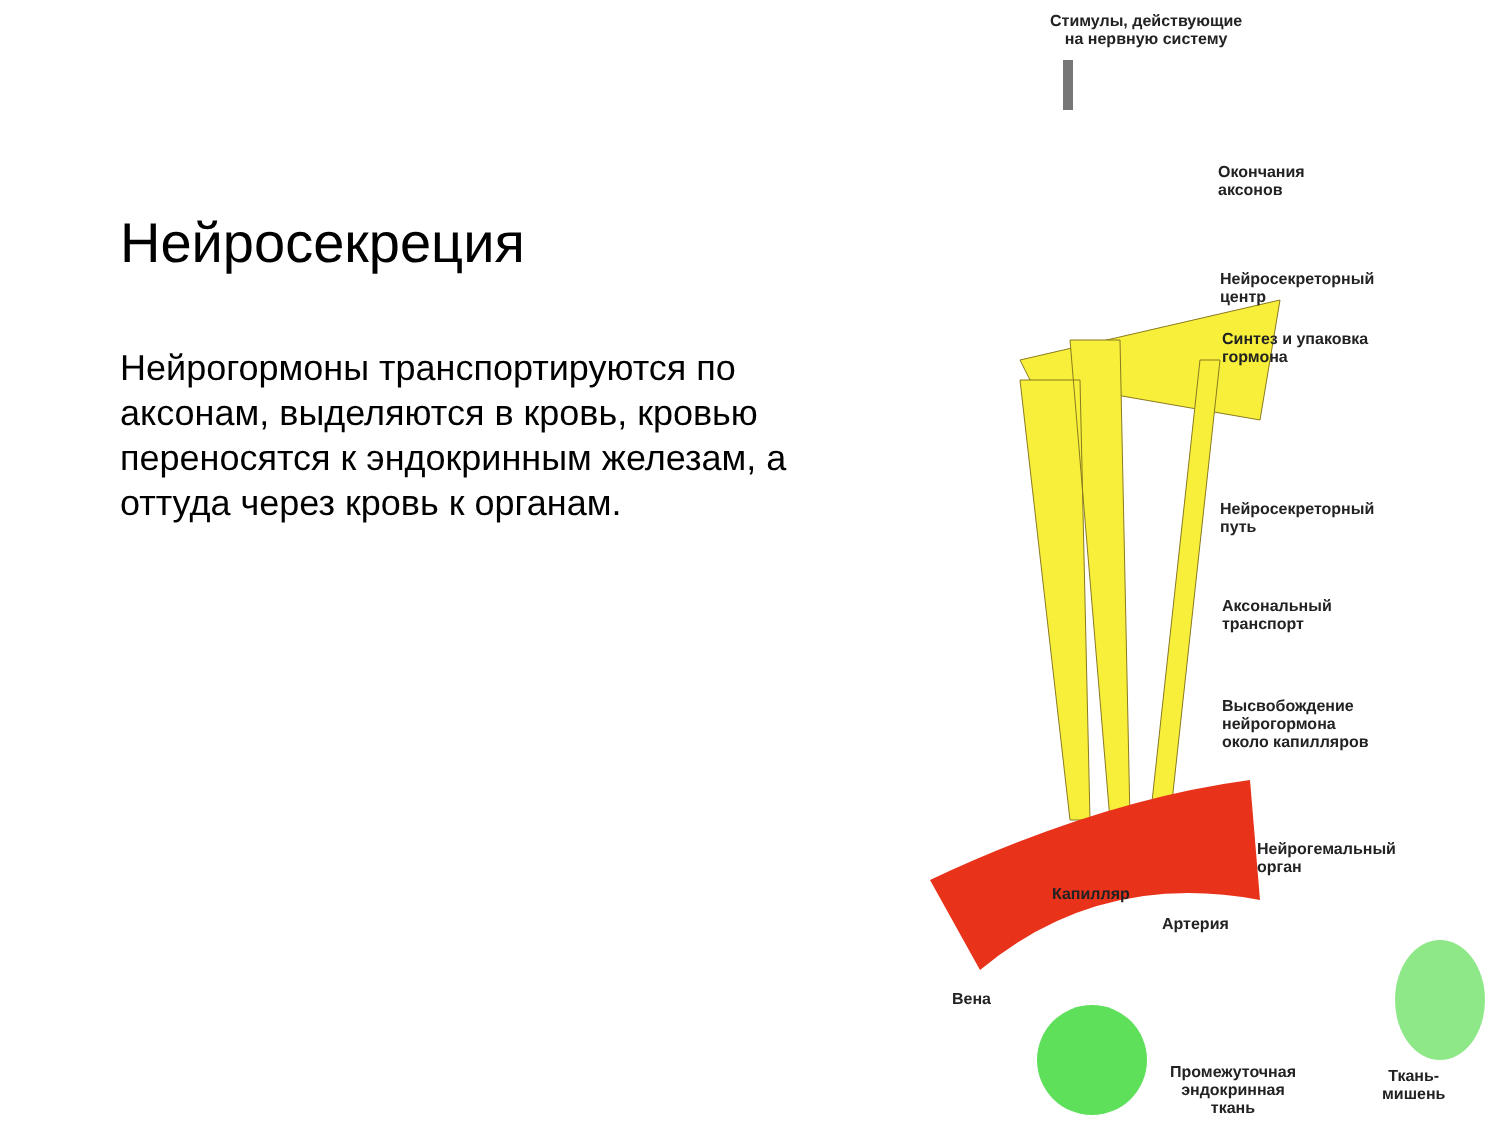Нейросекреция
Нейрогормоны транспортируются по аксонам, выделяются в кровь, кровью переносятся к эндокринным железам, а оттуда через кровь к органам.
Стимулы, действующие
на нервную систему
Окончания
аксонов
Нейросекреторный
центр
Синтез и упаковка
гормона
Нейросекреторный
путь
Аксональный
транспорт
Высвобождение
нейрогормона
около капилляров
Нейрогемальный
орган
Капилляр
Артерия
Вена
Промежуточная
эндокринная
ткань
Ткань-
мишень